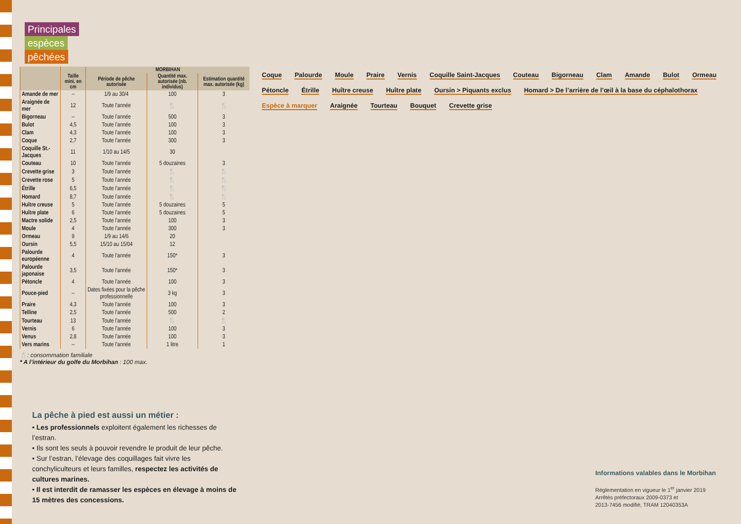Principales
espèces
pêchées
| | | MORBIHAN | | |
| --- | --- | --- | --- | --- |
| | Taille mini. en cm | Période de pêche autorisée | Quantité max. autorisée (nb. individus) | Estimation quantité max. autorisée (kg) |
| Amande de mer | -- | 1/9 au 30/4 | 100 | 3 |
| Araignée de mer | 12 | Toute l’année | 🍴 | 🍴 |
| Bigorneau | -- | Toute l’année | 500 | 3 |
| Bulot | 4,5 | Toute l’année | 100 | 3 |
| Clam | 4,3 | Toute l’année | 100 | 3 |
| Coque | 2,7 | Toute l’année | 300 | 3 |
| Coquille St.-Jacques | 11 | 1/10 au 14/5 | 30 | |
| Couteau | 10 | Toute l’année | 5 douzaines | 3 |
| Crevette grise | 3 | Toute l’année | 🍴 | 🍴 |
| Crevette rose | 5 | Toute l’année | 🍴 | 🍴 |
| Étrille | 6,5 | Toute l’année | 🍴 | 🍴 |
| Homard | 8,7 | Toute l’année | 🍴 | 🍴 |
| Huître creuse | 5 | Toute l’année | 5 douzaines | 5 |
| Huître plate | 6 | Toute l’année | 5 douzaines | 5 |
| Mactre solide | 2,5 | Toute l’année | 100 | 3 |
| Moule | 4 | Toute l’année | 300 | 3 |
| Ormeau | 9 | 1/9 au 14/6 | 20 | |
| Oursin | 5,5 | 15/10 au 15/04 | 12 | |
| Palourde européenne | 4 | Toute l’année | 150* | 3 |
| Palourde japonaise | 3,5 | Toute l’année | 150* | 3 |
| Pétoncle | 4 | Toute l’année | 100 | 3 |
| Pouce-pied | -- | Dates fixées pour la pêche professionnelle | 3 kg | 3 |
| Praire | 4,3 | Toute l’année | 100 | 3 |
| Telline | 2,5 | Toute l’année | 500 | 2 |
| Tourteau | 13 | Toute l’année | 🍴 | 🍴 |
| Vernis | 6 | Toute l’année | 100 | 3 |
| Venus | 2,8 | Toute l’année | 100 | 3 |
| Vers marins | -- | Toute l’année | 1 litre | 1 |
🍴: consommation familiale
* A l’intérieur du golfe du Morbihan : 100 max.
La pêche à pied est aussi un métier :
• Les professionnels exploitent également les richesses de l’estran.
• Ils sont les seuls à pouvoir revendre le produit de leur pêche.
• Sur l’estran, l’élevage des coquillages fait vivre les conchyliculteurs et leurs familles, respectez les activités de cultures marines.
• Il est interdit de ramasser les espèces en élevage à moins de 15 mètres des concessions.
Coque
Palourde
Moule
Praire
Vernis
Coquille Saint-Jacques
Couteau
Bigorneau
Clam
Amande
Bulot
Ormeau
Pétoncle
Étrille
Huître creuse
Huître plate
Oursin > Piquants exclus
Homard > De l’arrière de l’œil à la base du céphalothorax
Espèce à marquer
Araignée
Tourteau
Bouquet
Crevette grise
Informations valables dans le Morbihan
Réglementation en vigueur le 1<sup>er</sup> janvier 2019
Arrêtés préfectoraux 2009-0373 et
2013-7456 modifié, TRAM 12040353A